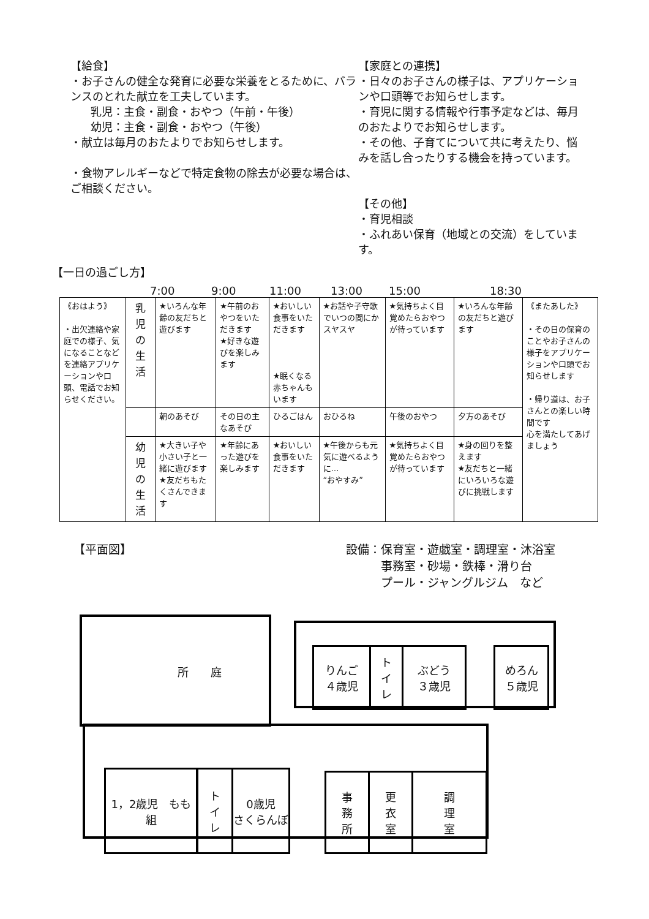【給食】
・お子さんの健全な発育に必要な栄養をとるために、バランスのとれた献立を工夫しています。
　乳児：主食・副食・おやつ（午前・午後）
　幼児：主食・副食・おやつ（午後）
・献立は毎月のおたよりでお知らせします。
・食物アレルギーなどで特定食物の除去が必要な場合は、ご相談ください。
【家庭との連携】
・日々のお子さんの様子は、アプリケーションや口頭等でお知らせします。
・育児に関する情報や行事予定などは、毎月のおたよりでお知らせします。
・その他、子育てについて共に考えたり、悩みを話し合ったりする機会を持っています。
【その他】
・育児相談
・ふれあい保育（地域との交流）をしています。
【一日の過ごし方】
7:00 9:00 11:00 13:00 15:00 18:30
| 《おはよう》 ・出欠連絡や家庭での様子、気になることなどを連絡アプリケーションや口頭、電話でお知らせください。 | 乳 児 の 生 活 | ★いろんな年齢の友だちと遊びます | ★午前のおやつをいただきます ★好きな遊びを楽しみます | ★おいしい食事をいただきます ★眠くなる赤ちゃんもいます | ★お話や子守歌でいつの間にかスヤスヤ | ★気持ちよく目覚めたらおやつが待っています | ★いろんな年齢の友だちと遊びます | 《またあした》 ・その日の保育のことやお子さんの様子をアプリケーションや口頭でお知らせします ・帰り道は、お子さんとの楽しい時間です 心を満たしてあげましょう |
| | | 朝のあそび | その日の主なあそび | ひるごはん | おひるね | 午後のおやつ | 夕方のあそび | |
| | 幼 児 の 生 活 | ★大きい子や小さい子と一緒に遊びます ★友だちもたくさんできます | ★年齢にあった遊びを楽しみます | ★おいしい食事をいただきます | ★午後からも元気に遊べるように… “おやすみ” | ★気持ちよく目覚めたらおやつが待っています | ★身の回りを整えます ★友だちと一緒にいろいろな遊びに挑戦します | |
【平面図】 設備：保育室・遊戯室・調理室・沐浴室
　　　事務室・砂場・鉄棒・滑り台
　　　プール・ジャングルジム　など
所　　庭
りんご
４歳児
ト
イ
レ
ぶどう
３歳児
めろん
５歳児
1，2歳児　もも組
ト
イ
レ
0歳児
さくらんぼ
事
務
所
更
衣
室
調
理
室